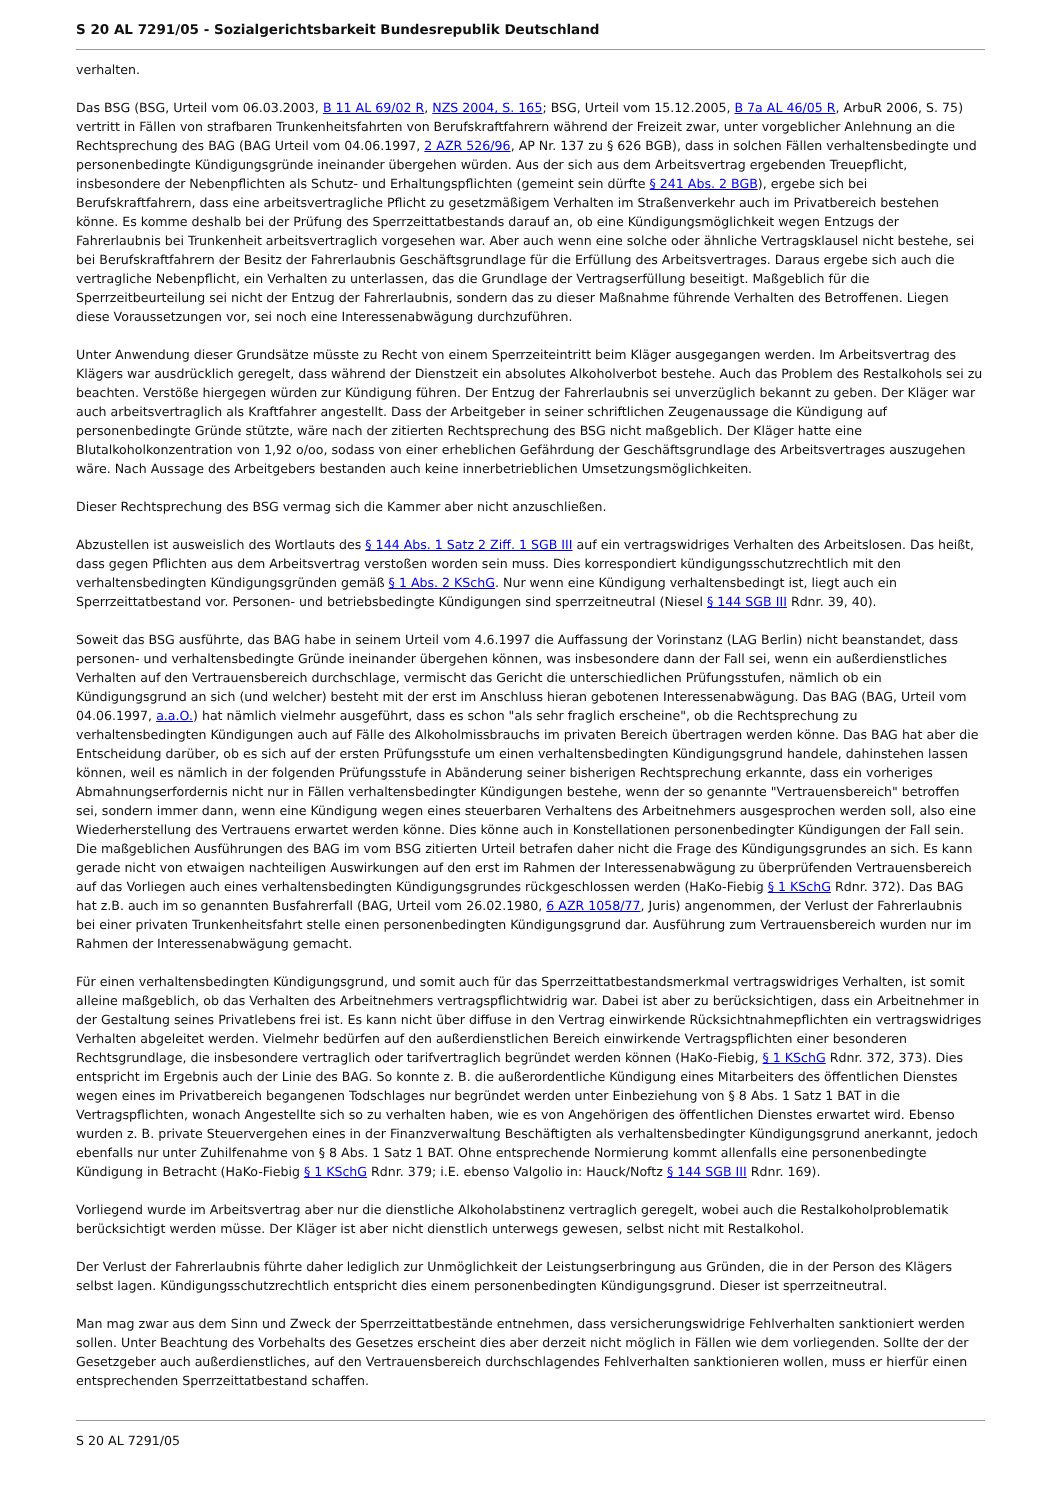S 20 AL 7291/05 - Sozialgerichtsbarkeit Bundesrepublik Deutschland
verhalten.
Das BSG (BSG, Urteil vom 06.03.2003, B 11 AL 69/02 R, NZS 2004, S. 165; BSG, Urteil vom 15.12.2005, B 7a AL 46/05 R, ArbuR 2006, S. 75) vertritt in Fällen von strafbaren Trunkenheitsfahrten von Berufskraftfahrern während der Freizeit zwar, unter vorgeblicher Anlehnung an die Rechtsprechung des BAG (BAG Urteil vom 04.06.1997, 2 AZR 526/96, AP Nr. 137 zu § 626 BGB), dass in solchen Fällen verhaltensbedingte und personenbedingte Kündigungsgründe ineinander übergehen würden. Aus der sich aus dem Arbeitsvertrag ergebenden Treuepflicht, insbesondere der Nebenpflichten als Schutz- und Erhaltungspflichten (gemeint sein dürfte § 241 Abs. 2 BGB), ergebe sich bei Berufskraftfahrern, dass eine arbeitsvertragliche Pflicht zu gesetzmäßigem Verhalten im Straßenverkehr auch im Privatbereich bestehen könne. Es komme deshalb bei der Prüfung des Sperrzeittatbestands darauf an, ob eine Kündigungsmöglichkeit wegen Entzugs der Fahrerlaubnis bei Trunkenheit arbeitsvertraglich vorgesehen war. Aber auch wenn eine solche oder ähnliche Vertragsklausel nicht bestehe, sei bei Berufskraftfahrern der Besitz der Fahrerlaubnis Geschäftsgrundlage für die Erfüllung des Arbeitsvertrages. Daraus ergebe sich auch die vertragliche Nebenpflicht, ein Verhalten zu unterlassen, das die Grundlage der Vertragserfüllung beseitigt. Maßgeblich für die Sperrzeitbeurteilung sei nicht der Entzug der Fahrerlaubnis, sondern das zu dieser Maßnahme führende Verhalten des Betroffenen. Liegen diese Voraussetzungen vor, sei noch eine Interessenabwägung durchzuführen.
Unter Anwendung dieser Grundsätze müsste zu Recht von einem Sperrzeiteintritt beim Kläger ausgegangen werden. Im Arbeitsvertrag des Klägers war ausdrücklich geregelt, dass während der Dienstzeit ein absolutes Alkoholverbot bestehe. Auch das Problem des Restalkohols sei zu beachten. Verstöße hiergegen würden zur Kündigung führen. Der Entzug der Fahrerlaubnis sei unverzüglich bekannt zu geben. Der Kläger war auch arbeitsvertraglich als Kraftfahrer angestellt. Dass der Arbeitgeber in seiner schriftlichen Zeugenaussage die Kündigung auf personenbedingte Gründe stützte, wäre nach der zitierten Rechtsprechung des BSG nicht maßgeblich. Der Kläger hatte eine Blutalkoholkonzentration von 1,92 o/oo, sodass von einer erheblichen Gefährdung der Geschäftsgrundlage des Arbeitsvertrages auszugehen wäre. Nach Aussage des Arbeitgebers bestanden auch keine innerbetrieblichen Umsetzungsmöglichkeiten.
Dieser Rechtsprechung des BSG vermag sich die Kammer aber nicht anzuschließen.
Abzustellen ist ausweislich des Wortlauts des § 144 Abs. 1 Satz 2 Ziff. 1 SGB III auf ein vertragswidriges Verhalten des Arbeitslosen. Das heißt, dass gegen Pflichten aus dem Arbeitsvertrag verstoßen worden sein muss. Dies korrespondiert kündigungsschutzrechtlich mit den verhaltensbedingten Kündigungsgründen gemäß § 1 Abs. 2 KSchG. Nur wenn eine Kündigung verhaltensbedingt ist, liegt auch ein Sperrzeittatbestand vor. Personen- und betriebsbedingte Kündigungen sind sperrzeitneutral (Niesel § 144 SGB III Rdnr. 39, 40).
Soweit das BSG ausführte, das BAG habe in seinem Urteil vom 4.6.1997 die Auffassung der Vorinstanz (LAG Berlin) nicht beanstandet, dass personen- und verhaltensbedingte Gründe ineinander übergehen können, was insbesondere dann der Fall sei, wenn ein außerdienstliches Verhalten auf den Vertrauensbereich durchschlage, vermischt das Gericht die unterschiedlichen Prüfungsstufen, nämlich ob ein Kündigungsgrund an sich (und welcher) besteht mit der erst im Anschluss hieran gebotenen Interessenabwägung. Das BAG (BAG, Urteil vom 04.06.1997, a.a.O.) hat nämlich vielmehr ausgeführt, dass es schon "als sehr fraglich erscheine", ob die Rechtsprechung zu verhaltensbedingten Kündigungen auch auf Fälle des Alkoholmissbrauchs im privaten Bereich übertragen werden könne. Das BAG hat aber die Entscheidung darüber, ob es sich auf der ersten Prüfungsstufe um einen verhaltensbedingten Kündigungsgrund handele, dahinstehen lassen können, weil es nämlich in der folgenden Prüfungsstufe in Abänderung seiner bisherigen Rechtsprechung erkannte, dass ein vorheriges Abmahnungserfordernis nicht nur in Fällen verhaltensbedingter Kündigungen bestehe, wenn der so genannte "Vertrauensbereich" betroffen sei, sondern immer dann, wenn eine Kündigung wegen eines steuerbaren Verhaltens des Arbeitnehmers ausgesprochen werden soll, also eine Wiederherstellung des Vertrauens erwartet werden könne. Dies könne auch in Konstellationen personenbedingter Kündigungen der Fall sein. Die maßgeblichen Ausführungen des BAG im vom BSG zitierten Urteil betrafen daher nicht die Frage des Kündigungsgrundes an sich. Es kann gerade nicht von etwaigen nachteiligen Auswirkungen auf den erst im Rahmen der Interessenabwägung zu überprüfenden Vertrauensbereich auf das Vorliegen auch eines verhaltensbedingten Kündigungsgrundes rückgeschlossen werden (HaKo-Fiebig § 1 KSchG Rdnr. 372). Das BAG hat z.B. auch im so genannten Busfahrerfall (BAG, Urteil vom 26.02.1980, 6 AZR 1058/77, Juris) angenommen, der Verlust der Fahrerlaubnis bei einer privaten Trunkenheitsfahrt stelle einen personenbedingten Kündigungsgrund dar. Ausführung zum Vertrauensbereich wurden nur im Rahmen der Interessenabwägung gemacht.
Für einen verhaltensbedingten Kündigungsgrund, und somit auch für das Sperrzeittatbestandsmerkmal vertragswidriges Verhalten, ist somit alleine maßgeblich, ob das Verhalten des Arbeitnehmers vertragspflichtwidrig war. Dabei ist aber zu berücksichtigen, dass ein Arbeitnehmer in der Gestaltung seines Privatlebens frei ist. Es kann nicht über diffuse in den Vertrag einwirkende Rücksichtnahmepflichten ein vertragswidriges Verhalten abgeleitet werden. Vielmehr bedürfen auf den außerdienstlichen Bereich einwirkende Vertragspflichten einer besonderen Rechtsgrundlage, die insbesondere vertraglich oder tarifvertraglich begründet werden können (HaKo-Fiebig, § 1 KSchG Rdnr. 372, 373). Dies entspricht im Ergebnis auch der Linie des BAG. So konnte z. B. die außerordentliche Kündigung eines Mitarbeiters des öffentlichen Dienstes wegen eines im Privatbereich begangenen Todschlages nur begründet werden unter Einbeziehung von § 8 Abs. 1 Satz 1 BAT in die Vertragspflichten, wonach Angestellte sich so zu verhalten haben, wie es von Angehörigen des öffentlichen Dienstes erwartet wird. Ebenso wurden z. B. private Steuervergehen eines in der Finanzverwaltung Beschäftigten als verhaltensbedingter Kündigungsgrund anerkannt, jedoch ebenfalls nur unter Zuhilfenahme von § 8 Abs. 1 Satz 1 BAT. Ohne entsprechende Normierung kommt allenfalls eine personenbedingte Kündigung in Betracht (HaKo-Fiebig § 1 KSchG Rdnr. 379; i.E. ebenso Valgolio in: Hauck/Noftz § 144 SGB III Rdnr. 169).
Vorliegend wurde im Arbeitsvertrag aber nur die dienstliche Alkoholabstinenz vertraglich geregelt, wobei auch die Restalkoholproblematik berücksichtigt werden müsse. Der Kläger ist aber nicht dienstlich unterwegs gewesen, selbst nicht mit Restalkohol.
Der Verlust der Fahrerlaubnis führte daher lediglich zur Unmöglichkeit der Leistungserbringung aus Gründen, die in der Person des Klägers selbst lagen. Kündigungsschutzrechtlich entspricht dies einem personenbedingten Kündigungsgrund. Dieser ist sperrzeitneutral.
Man mag zwar aus dem Sinn und Zweck der Sperrzeittatbestände entnehmen, dass versicherungswidrige Fehlverhalten sanktioniert werden sollen. Unter Beachtung des Vorbehalts des Gesetzes erscheint dies aber derzeit nicht möglich in Fällen wie dem vorliegenden. Sollte der der Gesetzgeber auch außerdienstliches, auf den Vertrauensbereich durchschlagendes Fehlverhalten sanktionieren wollen, muss er hierfür einen entsprechenden Sperrzeittatbestand schaffen.
S 20 AL 7291/05